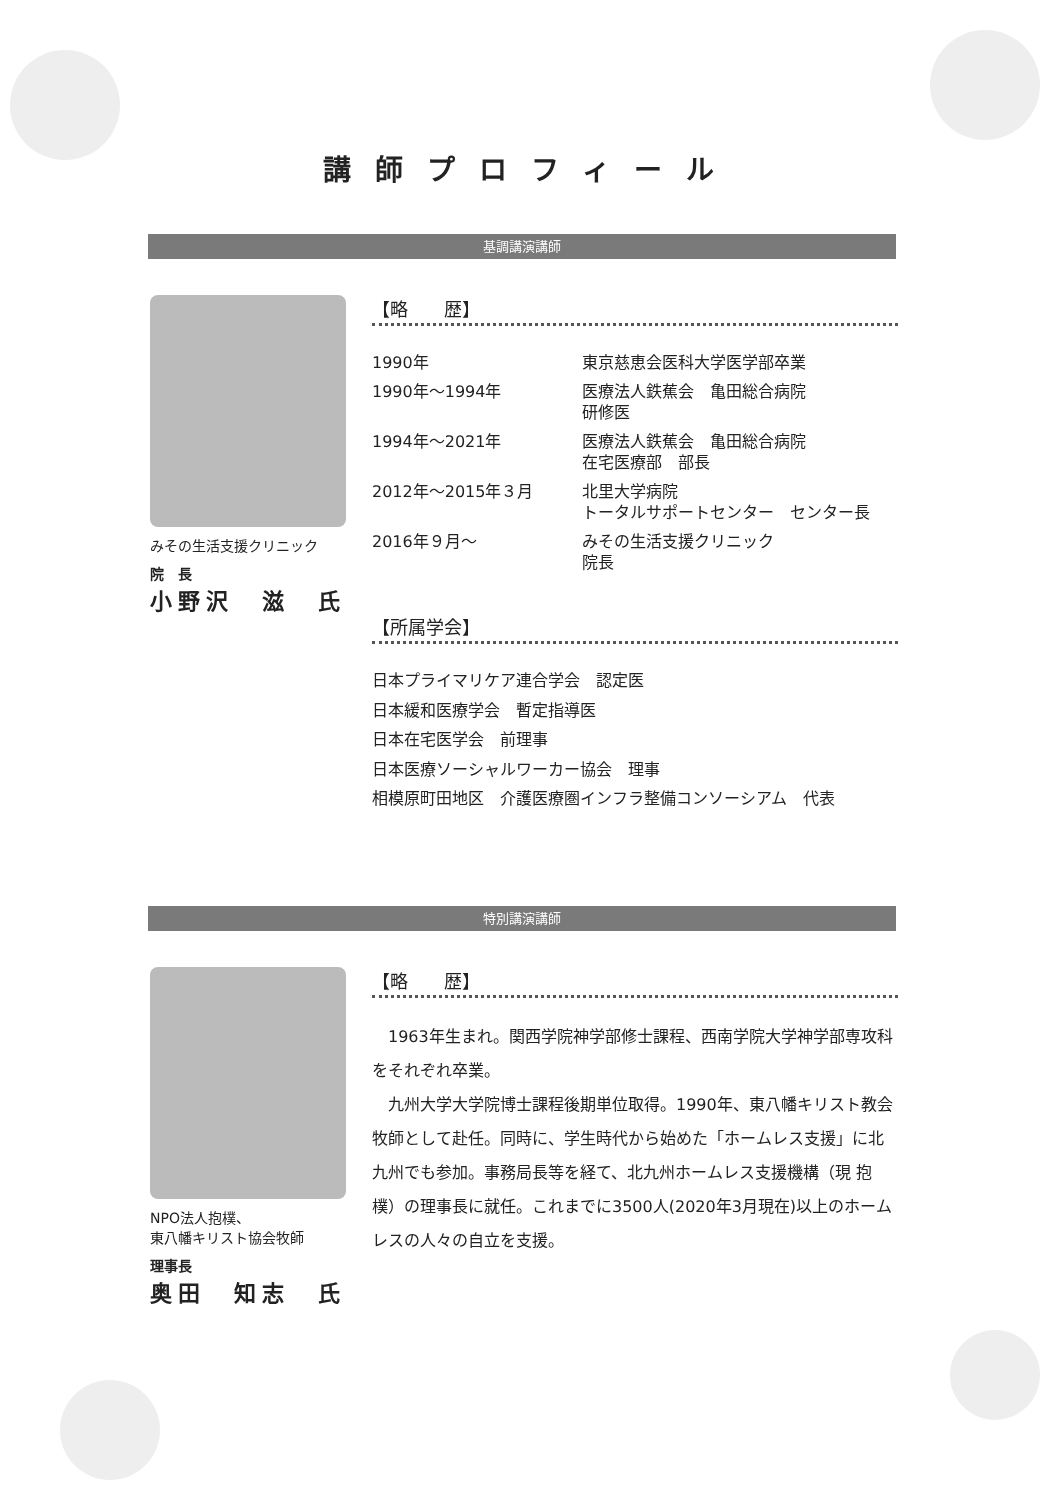講師プロフィール
基調講演講師
みその生活支援クリニック
院　長
小野沢　滋　氏
【略　　歴】
| 1990年 | 東京慈恵会医科大学医学部卒業 |
| 1990年～1994年 | 医療法人鉄蕉会 亀田総合病院 研修医 |
| 1994年～2021年 | 医療法人鉄蕉会 亀田総合病院 在宅医療部 部長 |
| 2012年～2015年３月 | 北里大学病院 トータルサポートセンター センター長 |
| 2016年９月～ | みその生活支援クリニック 院長 |
【所属学会】
日本プライマリケア連合学会　認定医
日本緩和医療学会　暫定指導医
日本在宅医学会　前理事
日本医療ソーシャルワーカー協会　理事
相模原町田地区　介護医療圏インフラ整備コンソーシアム　代表
特別講演講師
NPO法人抱樸、
東八幡キリスト協会牧師
理事長
奥田　知志　氏
【略　　歴】
1963年生まれ。関西学院神学部修士課程、西南学院大学神学部専攻科をそれぞれ卒業。
九州大学大学院博士課程後期単位取得。1990年、東八幡キリスト教会牧師として赴任。同時に、学生時代から始めた「ホームレス支援」に北九州でも参加。事務局長等を経て、北九州ホームレス支援機構（現 抱樸）の理事長に就任。これまでに3500人(2020年3月現在)以上のホームレスの人々の自立を支援。